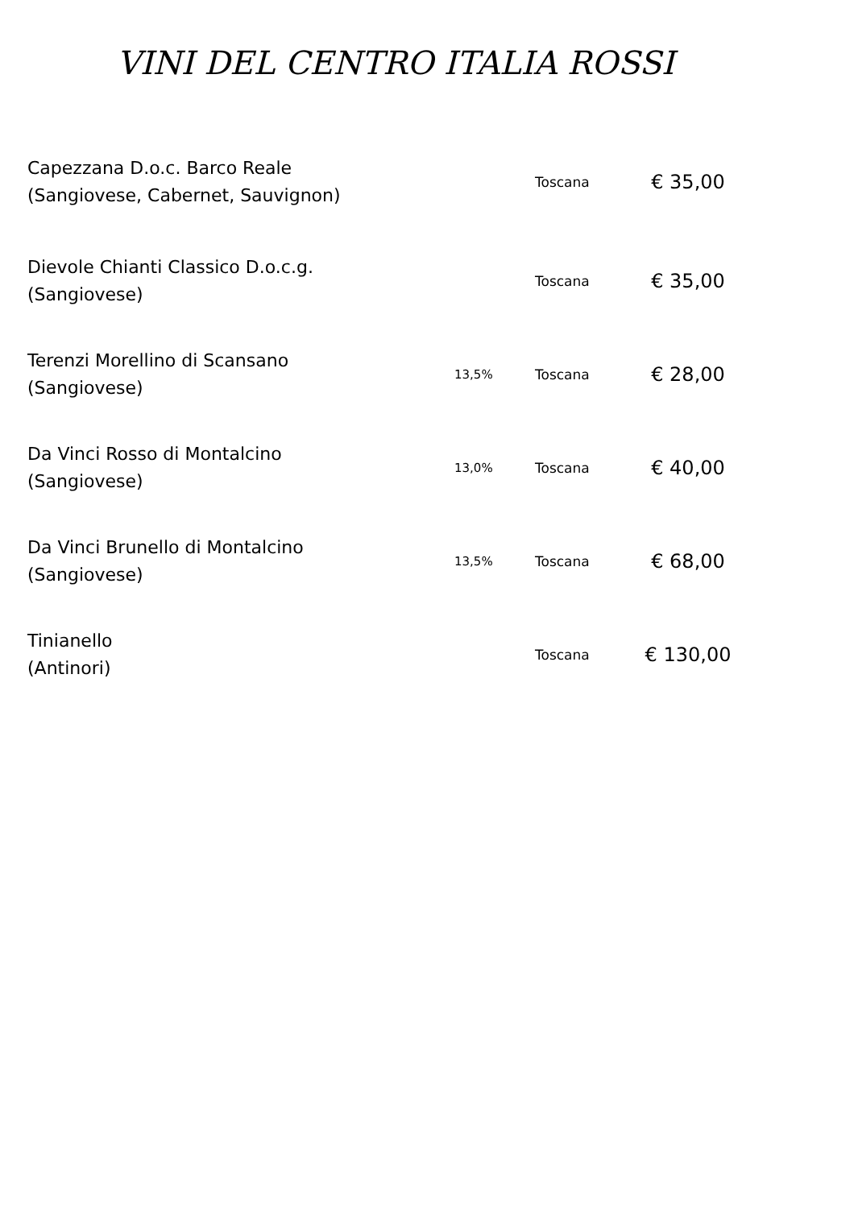VINI DEL CENTRO ITALIA ROSSI
| Capezzana D.o.c. Barco Reale (Sangiovese, Cabernet, Sauvignon) | | Toscana | € 35,00 |
| Dievole Chianti Classico D.o.c.g. (Sangiovese) | | Toscana | € 35,00 |
| Terenzi Morellino di Scansano (Sangiovese) | 13,5% | Toscana | € 28,00 |
| Da Vinci Rosso di Montalcino (Sangiovese) | 13,0% | Toscana | € 40,00 |
| Da Vinci Brunello di Montalcino (Sangiovese) | 13,5% | Toscana | € 68,00 |
| Tinianello (Antinori) | | Toscana | € 130,00 |